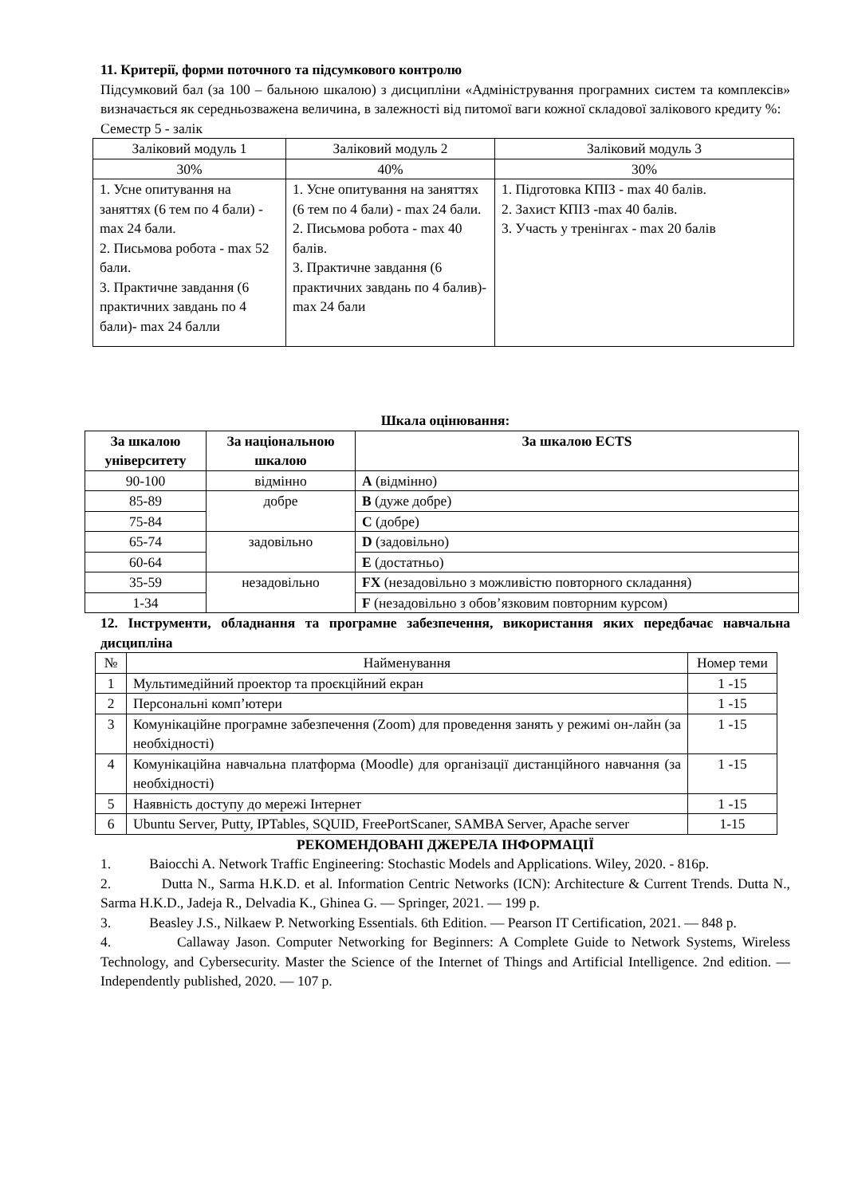11. Критерії, форми поточного та підсумкового контролю
Підсумковий бал (за 100 – бальною шкалою) з дисципліни «Адміністрування програмних систем та комплексів» визначається як середньозважена величина, в залежності від питомої ваги кожної складової залікового кредиту %:
Семестр 5 - залік
| Заліковий модуль 1 | Заліковий модуль 2 | Заліковий модуль 3 |
| 30% | 40% | 30% |
| 1. Усне опитування на заняттях (6 тем по 4 бали) - max 24 бали. 2. Письмова робота - max 52 бали. 3. Практичне завдання (6 практичних завдань по 4 бали)- max 24 балли | 1. Усне опитування на заняттях (6 тем по 4 бали) - max 24 бали. 2. Письмова робота - max 40 балів. 3. Практичне завдання (6 практичних завдань по 4 балив)- max 24 бали | 1. Підготовка КПІЗ - max 40 балів. 2. Захист КПІЗ -max 40 балів. 3. Участь у тренінгах - max 20 балів |
Шкала оцінювання:
| За шкалою університету | За національною шкалою | За шкалою ECTS |
| --- | --- | --- |
| 90-100 | відмінно | A (відмінно) |
| 85-89 | добре | B (дуже добре) |
| 75-84 | | C (добре) |
| 65-74 | задовільно | D (задовільно) |
| 60-64 | | E (достатньо) |
| 35-59 | незадовільно | FX (незадовільно з можливістю повторного складання) |
| 1-34 | | F (незадовільно з обов’язковим повторним курсом) |
12. Інструменти, обладнання та програмне забезпечення, використання яких передбачає навчальна дисципліна
| № | Найменування | Номер теми |
| 1 | Мультимедійний проектор та проєкційний екран | 1 -15 |
| 2 | Персональні комп’ютери | 1 -15 |
| 3 | Комунікаційне програмне забезпечення (Zoom) для проведення занять у режимі он-лайн (за необхідності) | 1 -15 |
| 4 | Комунікаційна навчальна платформа (Moodle) для організації дистанційного навчання (за необхідності) | 1 -15 |
| 5 | Наявність доступу до мережі Інтернет | 1 -15 |
| 6 | Ubuntu Server, Putty, IPTables, SQUID, FreePortScaner, SAMBA Server, Apache server | 1-15 |
РЕКОМЕНДОВАНІ ДЖЕРЕЛА ІНФОРМАЦІЇ
1. Baiocchi A. Network Traffic Engineering: Stochastic Models and Applications. Wiley, 2020. - 816р.
2. Dutta N., Sarma H.K.D. et al. Information Centric Networks (ICN): Architecture & Current Trends. Dutta N., Sarma H.K.D., Jadeja R., Delvadia K., Ghinea G. — Springer, 2021. — 199 p.
3. Beasley J.S., Nilkaew P. Networking Essentials. 6th Edition. — Pearson IT Certification, 2021. — 848 p.
4. Callaway Jason. Computer Networking for Beginners: A Complete Guide to Network Systems, Wireless Technology, and Cybersecurity. Master the Science of the Internet of Things and Artificial Intelligence. 2nd edition. — Independently published, 2020. — 107 p.